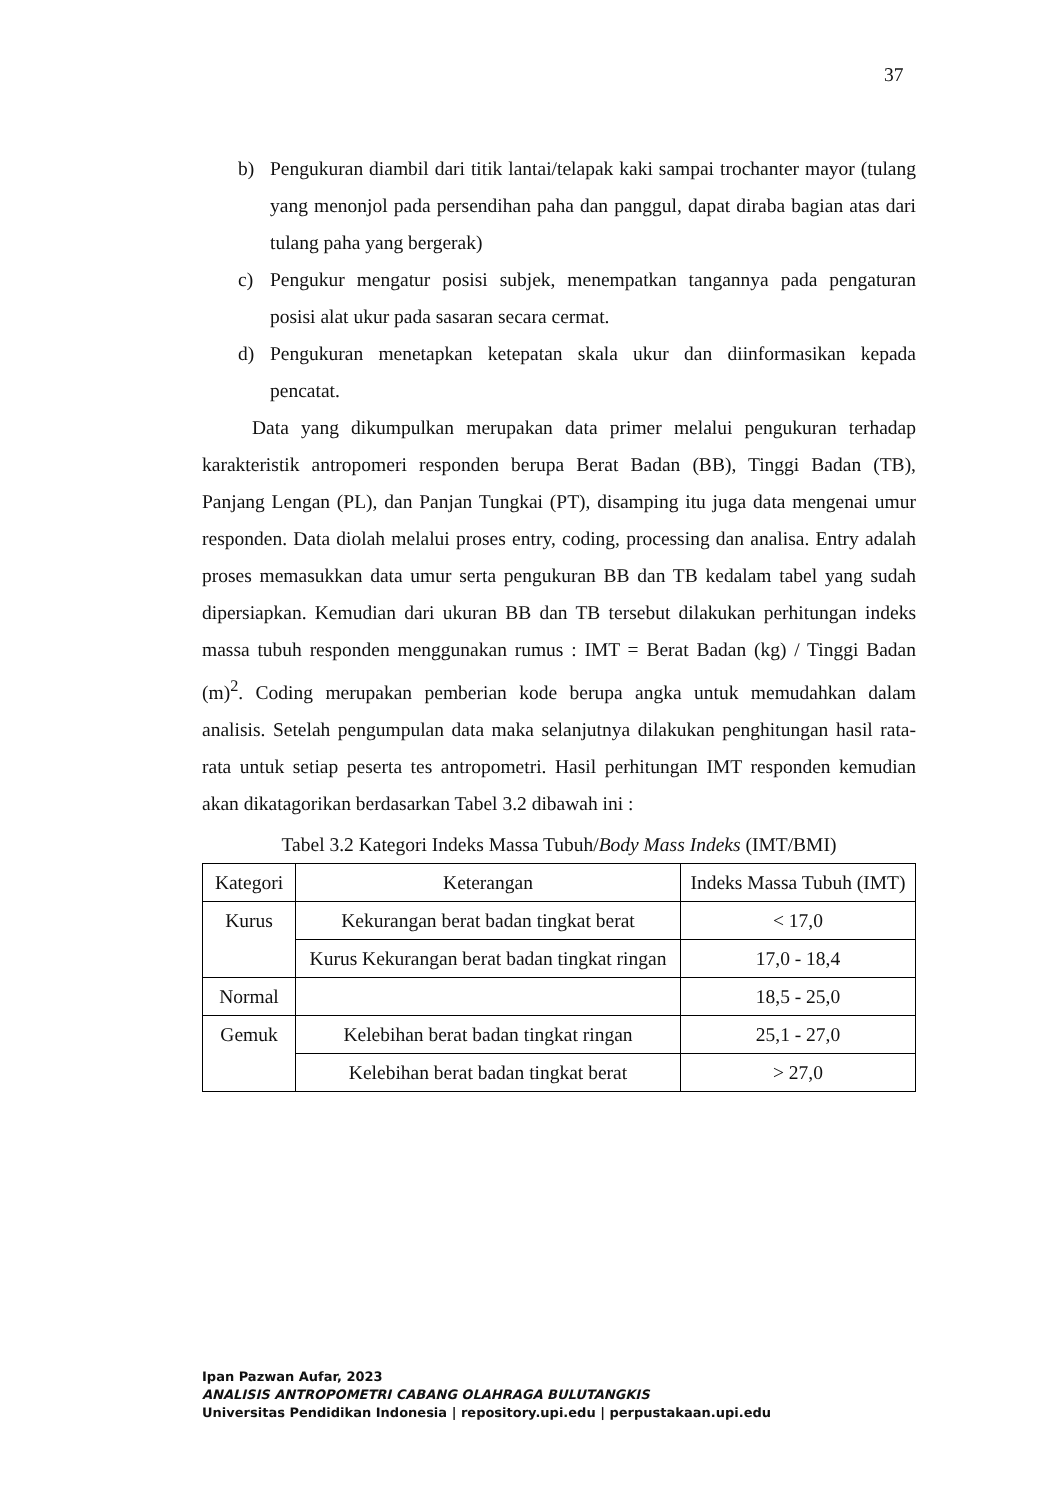37
b) Pengukuran diambil dari titik lantai/telapak kaki sampai trochanter mayor (tulang yang menonjol pada persendihan paha dan panggul, dapat diraba bagian atas dari tulang paha yang bergerak)
c) Pengukur mengatur posisi subjek, menempatkan tangannya pada pengaturan posisi alat ukur pada sasaran secara cermat.
d) Pengukuran menetapkan ketepatan skala ukur dan diinformasikan kepada pencatat.
Data yang dikumpulkan merupakan data primer melalui pengukuran terhadap karakteristik antropomeri responden berupa Berat Badan (BB), Tinggi Badan (TB), Panjang Lengan (PL), dan Panjan Tungkai (PT), disamping itu juga data mengenai umur responden. Data diolah melalui proses entry, coding, processing dan analisa. Entry adalah proses memasukkan data umur serta pengukuran BB dan TB kedalam tabel yang sudah dipersiapkan. Kemudian dari ukuran BB dan TB tersebut dilakukan perhitungan indeks massa tubuh responden menggunakan rumus : IMT = Berat Badan (kg) / Tinggi Badan (m)<sup>2</sup>. Coding merupakan pemberian kode berupa angka untuk memudahkan dalam analisis. Setelah pengumpulan data maka selanjutnya dilakukan penghitungan hasil rata- rata untuk setiap peserta tes antropometri. Hasil perhitungan IMT responden kemudian akan dikatagorikan berdasarkan Tabel 3.2 dibawah ini :
Tabel 3.2 Kategori Indeks Massa Tubuh/Body Mass Indeks (IMT/BMI)
| Kategori | Keterangan | Indeks Massa Tubuh (IMT) |
| Kurus | Kekurangan berat badan tingkat berat | < 17,0 |
| | Kurus Kekurangan berat badan tingkat ringan | 17,0 - 18,4 |
| Normal | | 18,5 - 25,0 |
| Gemuk | Kelebihan berat badan tingkat ringan | 25,1 - 27,0 |
| | Kelebihan berat badan tingkat berat | > 27,0 |
Ipan Pazwan Aufar, 2023
ANALISIS ANTROPOMETRI CABANG OLAHRAGA BULUTANGKIS
Universitas Pendidikan Indonesia | repository.upi.edu | perpustakaan.upi.edu